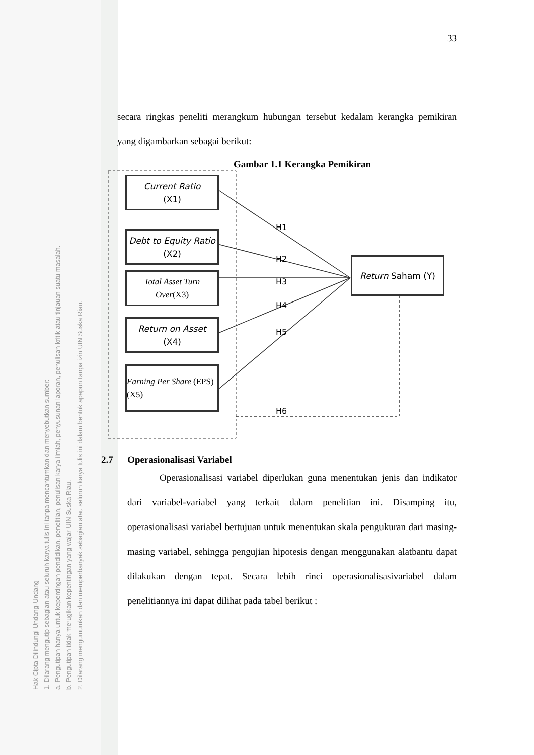Hak Cipta Dilindungi Undang-Undang
1. Dilarang mengutip sebagian atau seluruh karya tulis ini tanpa mencantumkan dan menyebutkan sumber:
a. Pengutipan hanya untuk kepentingan pendidikan, penelitian, penulisan karya ilmiah, penyusunan laporan, penulisan kritik atau tinjauan suatu masalah.
b. Pengutipan tidak merugikan kepentingan yang wajar UIN Suska Riau.
2. Dilarang mengumumkan dan memperbanyak sebagian atau seluruh karya tulis ini dalam bentuk apapun tanpa izin UIN Suska Riau.
33
secara ringkas peneliti merangkum hubungan tersebut kedalam kerangka pemikiran yang digambarkan sebagai berikut:
Gambar 1.1 Kerangka Pemikiran
Current Ratio
(X1)
Debt to Equity Ratio (X2)
Total Asset Turn Over(X3)
Return on Asset
(X4)
Earning Per Share (EPS) (X5)
Return Saham (Y)
H1
H2
H3
H4
H5
H6
2.7 Operasionalisasi Variabel
Operasionalisasi variabel diperlukan guna menentukan jenis dan indikator dari variabel-variabel yang terkait dalam penelitian ini. Disamping itu, operasionalisasi variabel bertujuan untuk menentukan skala pengukuran dari masing-masing variabel, sehingga pengujian hipotesis dengan menggunakan alatbantu dapat dilakukan dengan tepat. Secara lebih rinci operasionalisasivariabel dalam penelitiannya ini dapat dilihat pada tabel berikut :